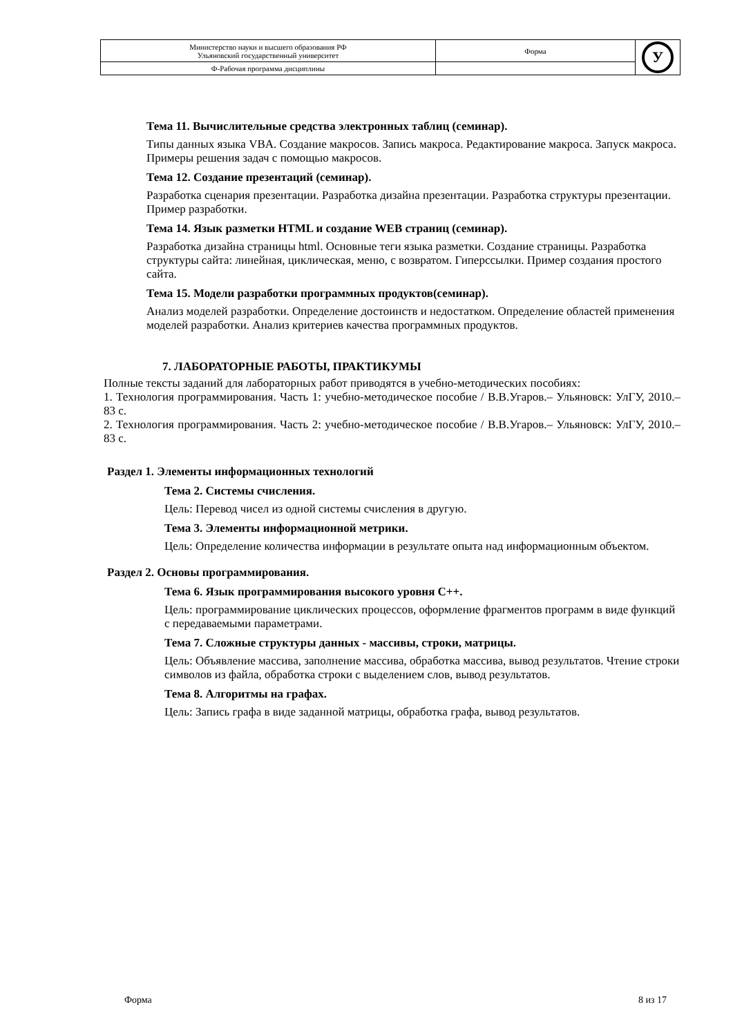| Министерство науки и высшего образования РФ Ульяновский государственный университет | Форма | У |
| Ф-Рабочая программа дисциплины | | |
Тема 11. Вычислительные средства электронных таблиц (семинар).
Типы данных языка VBA. Создание макросов. Запись макроса. Редактирование макроса. Запуск макроса. Примеры решения задач с помощью макросов.
Тема 12. Создание презентаций (семинар).
Разработка сценария презентации. Разработка дизайна презентации. Разработка структуры презентации. Пример разработки.
Тема 14. Язык разметки HTML и создание WEB страниц (семинар).
Разработка дизайна страницы html. Основные теги языка разметки. Создание страницы. Разработка структуры сайта: линейная, циклическая, меню, с возвратом. Гиперссылки. Пример создания простого сайта.
Тема 15. Модели разработки программных продуктов(семинар).
Анализ моделей разработки. Определение достоинств и недостатком. Определение областей применения моделей разработки. Анализ критериев качества программных продуктов.
7. ЛАБОРАТОРНЫЕ РАБОТЫ, ПРАКТИКУМЫ
Полные тексты заданий для лабораторных работ приводятся в учебно-методических пособиях:
1. Технология программирования. Часть 1: учебно-методическое пособие / В.В.Угаров.– Ульяновск: УлГУ, 2010.–83 с.
2. Технология программирования. Часть 2: учебно-методическое пособие / В.В.Угаров.– Ульяновск: УлГУ, 2010.–83 с.
Раздел 1. Элементы информационных технологий
Тема 2. Системы счисления.
Цель: Перевод чисел из одной системы счисления в другую.
Тема 3. Элементы информационной метрики.
Цель: Определение количества информации в результате опыта над информационным объектом.
Раздел 2. Основы программирования.
Тема 6. Язык программирования высокого уровня С++.
Цель: программирование циклических процессов, оформление фрагментов программ в виде функций с передаваемыми параметрами.
Тема 7. Сложные структуры данных - массивы, строки, матрицы.
Цель: Объявление массива, заполнение массива, обработка массива, вывод результатов. Чтение строки символов из файла, обработка строки с выделением слов, вывод результатов.
Тема 8. Алгоритмы на графах.
Цель: Запись графа в виде заданной матрицы, обработка графа, вывод результатов.
Форма 8 из 17